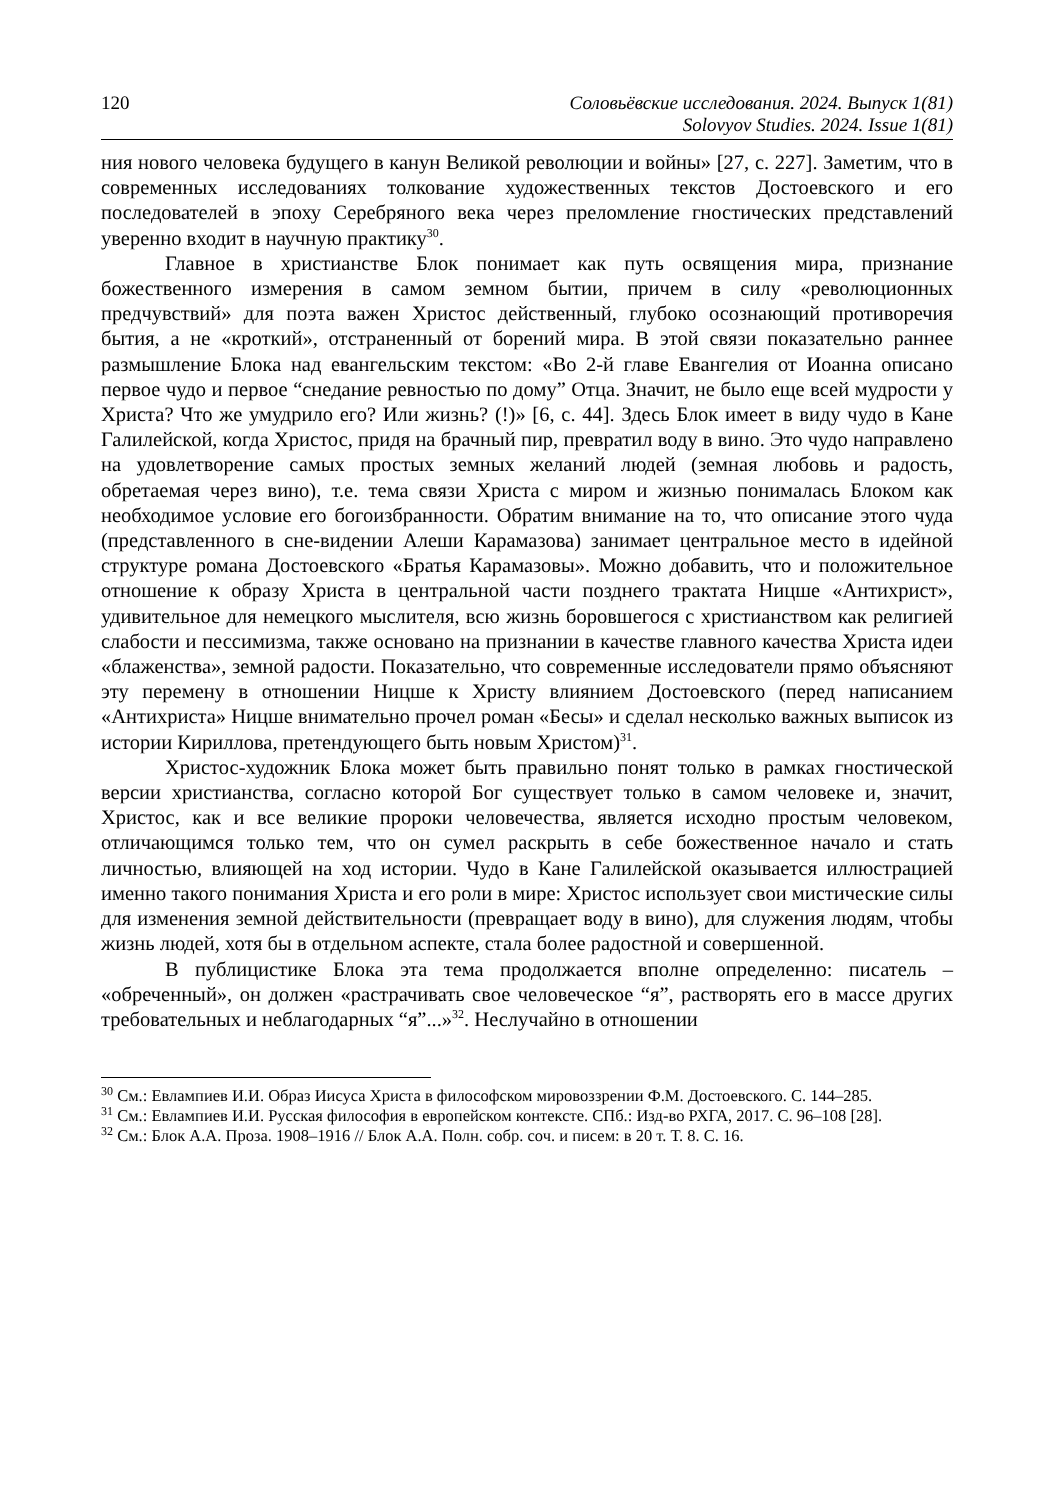120 Соловьёвские исследования. 2024. Выпуск 1(81)
Solovyov Studies. 2024. Issue 1(81)
ния нового человека будущего в канун Великой революции и войны» [27, с. 227]. Заметим, что в современных исследованиях толкование художественных текстов Достоевского и его последователей в эпоху Серебряного века через преломление гностических представлений уверенно входит в научную практику<sup>30</sup>.
Главное в христианстве Блок понимает как путь освящения мира, признание божественного измерения в самом земном бытии, причем в силу «революционных предчувствий» для поэта важен Христос действенный, глубоко осознающий противоречия бытия, а не «кроткий», отстраненный от борений мира. В этой связи показательно раннее размышление Блока над евангельским текстом: «Во 2-й главе Евангелия от Иоанна описано первое чудо и первое “снедание ревностью по дому” Отца. Значит, не было еще всей мудрости у Христа? Что же умудрило его? Или жизнь? (!)» [6, с. 44]. Здесь Блок имеет в виду чудо в Кане Галилейской, когда Христос, придя на брачный пир, превратил воду в вино. Это чудо направлено на удовлетворение самых простых земных желаний людей (земная любовь и радость, обретаемая через вино), т.е. тема связи Христа с миром и жизнью понималась Блоком как необходимое условие его богоизбранности. Обратим внимание на то, что описание этого чуда (представленного в сне-видении Алеши Карамазова) занимает центральное место в идейной структуре романа Достоевского «Братья Карамазовы». Можно добавить, что и положительное отношение к образу Христа в центральной части позднего трактата Ницше «Антихрист», удивительное для немецкого мыслителя, всю жизнь боровшегося с христианством как религией слабости и пессимизма, также основано на признании в качестве главного качества Христа идеи «блаженства», земной радости. Показательно, что современные исследователи прямо объясняют эту перемену в отношении Ницше к Христу влиянием Достоевского (перед написанием «Антихриста» Ницше внимательно прочел роман «Бесы» и сделал несколько важных выписок из истории Кириллова, претендующего быть новым Христом)<sup>31</sup>.
Христос-художник Блока может быть правильно понят только в рамках гностической версии христианства, согласно которой Бог существует только в самом человеке и, значит, Христос, как и все великие пророки человечества, является исходно простым человеком, отличающимся только тем, что он сумел раскрыть в себе божественное начало и стать личностью, влияющей на ход истории. Чудо в Кане Галилейской оказывается иллюстрацией именно такого понимания Христа и его роли в мире: Христос использует свои мистические силы для изменения земной действительности (превращает воду в вино), для служения людям, чтобы жизнь людей, хотя бы в отдельном аспекте, стала более радостной и совершенной.
В публицистике Блока эта тема продолжается вполне определенно: писатель – «обреченный», он должен «растрачивать свое человеческое “я”, растворять его в массе других требовательных и неблагодарных “я”...»<sup>32</sup>. Неслучайно в отношении
<sup>30</sup> См.: Евлампиев И.И. Образ Иисуса Христа в философском мировоззрении Ф.М. Достоевского. С. 144–285.
<sup>31</sup> См.: Евлампиев И.И. Русская философия в европейском контексте. СПб.: Изд-во РХГА, 2017. С. 96–108 [28].
<sup>32</sup> См.: Блок А.А. Проза. 1908–1916 // Блок А.А. Полн. собр. соч. и писем: в 20 т. Т. 8. С. 16.